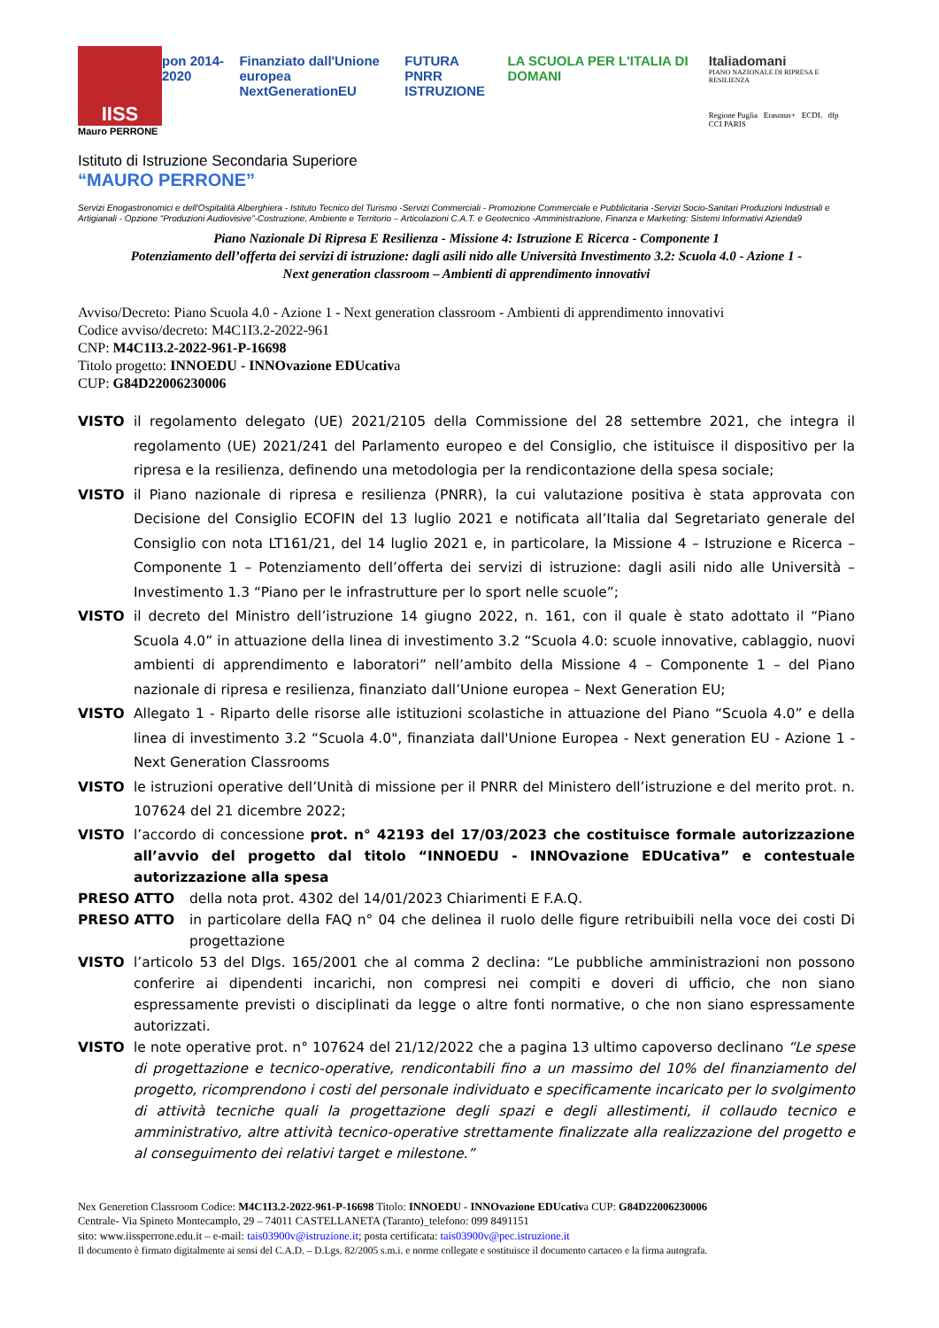IISS
Mauro PERRONE
pon 2014-2020 Finanziato dall'Unione europea
NextGenerationEU
FUTURA
PNRR ISTRUZIONE
LA SCUOLA PER L'ITALIA DI DOMANI
Italiadomani
PIANO NAZIONALE DI RIPRESA E RESILIENZA
Regione Puglia Erasmus+ ECDL dfp CCI PARIS
Istituto di Istruzione Secondaria Superiore
“MAURO PERRONE”
Servizi Enogastronomici e dell'Ospitalità Alberghiera - Istituto Tecnico del Turismo -Servizi Commerciali - Promozione Commerciale e Pubblicitaria -Servizi Socio-Sanitari Produzioni Industriali e Artigianali - Opzione “Produzioni Audiovisive”-Costruzione, Ambiente e Territorio – Articolazioni C.A.T. e Geotecnico -Amministrazione, Finanza e Marketing: Sistemi Informativi Azienda9
Piano Nazionale Di Ripresa E Resilienza - Missione 4: Istruzione E Ricerca - Componente 1
Potenziamento dell’offerta dei servizi di istruzione: dagli asili nido alle Università Investimento 3.2: Scuola 4.0 - Azione 1 -
Next generation classroom – Ambienti di apprendimento innovativi
Avviso/Decreto: Piano Scuola 4.0 - Azione 1 - Next generation classroom - Ambienti di apprendimento innovativi
Codice avviso/decreto: M4C1I3.2-2022-961
CNP: M4C1I3.2-2022-961-P-16698
Titolo progetto: INNOEDU - INNOvazione EDUcativa
CUP: G84D22006230006
VISTO il regolamento delegato (UE) 2021/2105 della Commissione del 28 settembre 2021, che integra il regolamento (UE) 2021/241 del Parlamento europeo e del Consiglio, che istituisce il dispositivo per la ripresa e la resilienza, definendo una metodologia per la rendicontazione della spesa sociale;
VISTO il Piano nazionale di ripresa e resilienza (PNRR), la cui valutazione positiva è stata approvata con Decisione del Consiglio ECOFIN del 13 luglio 2021 e notificata all’Italia dal Segretariato generale del Consiglio con nota LT161/21, del 14 luglio 2021 e, in particolare, la Missione 4 – Istruzione e Ricerca – Componente 1 – Potenziamento dell’offerta dei servizi di istruzione: dagli asili nido alle Università – Investimento 1.3 “Piano per le infrastrutture per lo sport nelle scuole”;
VISTO il decreto del Ministro dell’istruzione 14 giugno 2022, n. 161, con il quale è stato adottato il “Piano Scuola 4.0” in attuazione della linea di investimento 3.2 “Scuola 4.0: scuole innovative, cablaggio, nuovi ambienti di apprendimento e laboratori” nell’ambito della Missione 4 – Componente 1 – del Piano nazionale di ripresa e resilienza, finanziato dall’Unione europea – Next Generation EU;
VISTO Allegato 1 - Riparto delle risorse alle istituzioni scolastiche in attuazione del Piano “Scuola 4.0” e della linea di investimento 3.2 “Scuola 4.0", finanziata dall'Unione Europea - Next generation EU - Azione 1 - Next Generation Classrooms
VISTO le istruzioni operative dell’Unità di missione per il PNRR del Ministero dell’istruzione e del merito prot. n. 107624 del 21 dicembre 2022;
VISTO l’accordo di concessione prot. n° 42193 del 17/03/2023 che costituisce formale autorizzazione all’avvio del progetto dal titolo “INNOEDU - INNOvazione EDUcativa” e contestuale autorizzazione alla spesa
PRESO ATTO della nota prot. 4302 del 14/01/2023 Chiarimenti E F.A.Q.
PRESO ATTO in particolare della FAQ n° 04 che delinea il ruolo delle figure retribuibili nella voce dei costi Di progettazione
VISTO l’articolo 53 del Dlgs. 165/2001 che al comma 2 declina: “Le pubbliche amministrazioni non possono conferire ai dipendenti incarichi, non compresi nei compiti e doveri di ufficio, che non siano espressamente previsti o disciplinati da legge o altre fonti normative, o che non siano espressamente autorizzati.
VISTO le note operative prot. n° 107624 del 21/12/2022 che a pagina 13 ultimo capoverso declinano “Le spese di progettazione e tecnico-operative, rendicontabili fino a un massimo del 10% del finanziamento del progetto, ricomprendono i costi del personale individuato e specificamente incaricato per lo svolgimento di attività tecniche quali la progettazione degli spazi e degli allestimenti, il collaudo tecnico e amministrativo, altre attività tecnico-operative strettamente finalizzate alla realizzazione del progetto e al conseguimento dei relativi target e milestone.”
Nex Generetion Classroom Codice: M4C1I3.2-2022-961-P-16698 Titolo: INNOEDU - INNOvazione EDUcativa CUP: G84D22006230006
Centrale- Via Spineto Montecamplo, 29 – 74011 CASTELLANETA (Taranto)_telefono: 099 8491151
sito: www.iissperrone.edu.it – e-mail: tais03900v@istruzione.it; posta certificata: tais03900v@pec.istruzione.it
Il documento è firmato digitalmente ai sensi del C.A.D. – D.Lgs. 82/2005 s.m.i. e norme collegate e sostituisce il documento cartaceo e la firma autografa.